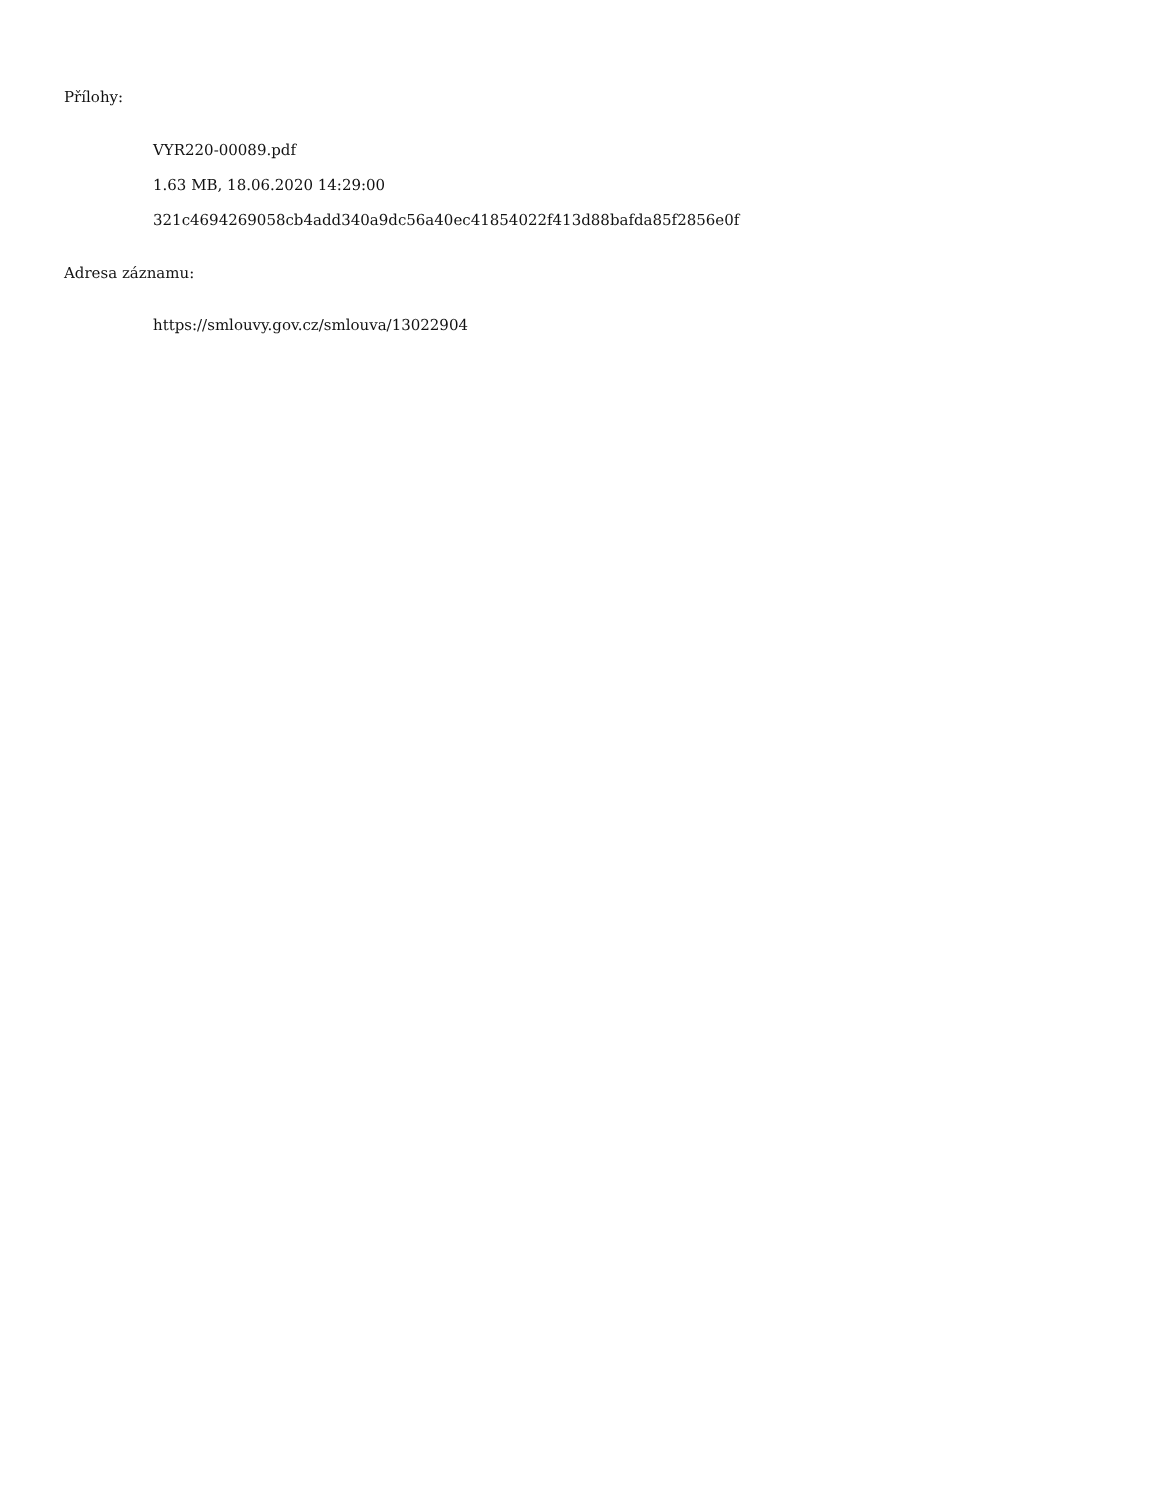Přílohy:
VYR220-00089.pdf
1.63 MB, 18.06.2020 14:29:00
321c4694269058cb4add340a9dc56a40ec41854022f413d88bafda85f2856e0f
Adresa záznamu:
https://smlouvy.gov.cz/smlouva/13022904